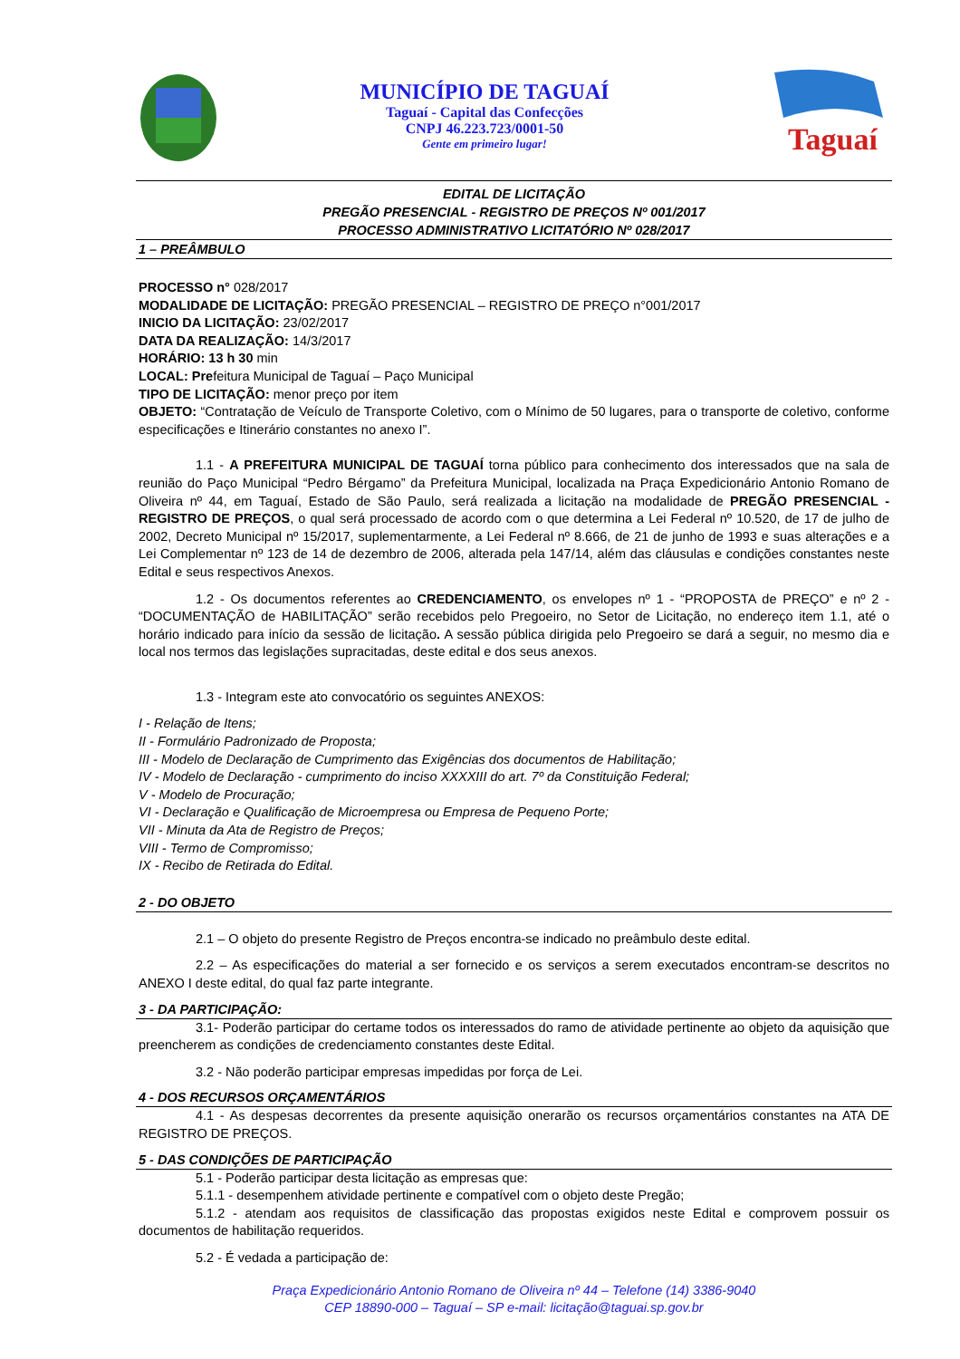MUNICÍPIO DE TAGUAÍ
Taguaí - Capital das Confecções
CNPJ 46.223.723/0001-50
Gente em primeiro lugar!
Taguaí
EDITAL DE LICITAÇÃO
PREGÃO PRESENCIAL - REGISTRO DE PREÇOS Nº 001/2017
PROCESSO ADMINISTRATIVO LICITATÓRIO Nº 028/2017
1 – PREÂMBULO
PROCESSO n° 028/2017
MODALIDADE DE LICITAÇÃO: PREGÃO PRESENCIAL – REGISTRO DE PREÇO n°001/2017
INICIO DA LICITAÇÃO: 23/02/2017
DATA DA REALIZAÇÃO: 14/3/2017
HORÁRIO: 13 h 30 min
LOCAL: Prefeitura Municipal de Taguaí – Paço Municipal
TIPO DE LICITAÇÃO: menor preço por item
OBJETO: “Contratação de Veículo de Transporte Coletivo, com o Mínimo de 50 lugares, para o transporte de coletivo, conforme especificações e Itinerário constantes no anexo I”.
1.1 - A PREFEITURA MUNICIPAL DE TAGUAÍ torna público para conhecimento dos interessados que na sala de reunião do Paço Municipal “Pedro Bérgamo” da Prefeitura Municipal, localizada na Praça Expedicionário Antonio Romano de Oliveira nº 44, em Taguaí, Estado de São Paulo, será realizada a licitação na modalidade de PREGÃO PRESENCIAL - REGISTRO DE PREÇOS, o qual será processado de acordo com o que determina a Lei Federal nº 10.520, de 17 de julho de 2002, Decreto Municipal nº 15/2017, suplementarmente, a Lei Federal nº 8.666, de 21 de junho de 1993 e suas alterações e a Lei Complementar nº 123 de 14 de dezembro de 2006, alterada pela 147/14, além das cláusulas e condições constantes neste Edital e seus respectivos Anexos.
1.2 - Os documentos referentes ao CREDENCIAMENTO, os envelopes nº 1 - “PROPOSTA de PREÇO” e nº 2 - “DOCUMENTAÇÃO de HABILITAÇÃO” serão recebidos pelo Pregoeiro, no Setor de Licitação, no endereço item 1.1, até o horário indicado para início da sessão de licitação. A sessão pública dirigida pelo Pregoeiro se dará a seguir, no mesmo dia e local nos termos das legislações supracitadas, deste edital e dos seus anexos.
1.3 - Integram este ato convocatório os seguintes ANEXOS:
I - Relação de Itens;
II - Formulário Padronizado de Proposta;
III - Modelo de Declaração de Cumprimento das Exigências dos documentos de Habilitação;
IV - Modelo de Declaração - cumprimento do inciso XXXXIII do art. 7º da Constituição Federal;
V - Modelo de Procuração;
VI - Declaração e Qualificação de Microempresa ou Empresa de Pequeno Porte;
VII - Minuta da Ata de Registro de Preços;
VIII - Termo de Compromisso;
IX - Recibo de Retirada do Edital.
2 - DO OBJETO
2.1 – O objeto do presente Registro de Preços encontra-se indicado no preâmbulo deste edital.
2.2 – As especificações do material a ser fornecido e os serviços a serem executados encontram-se descritos no ANEXO I deste edital, do qual faz parte integrante.
3 - DA PARTICIPAÇÃO:
3.1- Poderão participar do certame todos os interessados do ramo de atividade pertinente ao objeto da aquisição que preencherem as condições de credenciamento constantes deste Edital.
3.2 - Não poderão participar empresas impedidas por força de Lei.
4 - DOS RECURSOS ORÇAMENTÁRIOS
4.1 - As despesas decorrentes da presente aquisição onerarão os recursos orçamentários constantes na ATA DE REGISTRO DE PREÇOS.
5 - DAS CONDIÇÕES DE PARTICIPAÇÃO
5.1 - Poderão participar desta licitação as empresas que:
5.1.1 - desempenhem atividade pertinente e compatível com o objeto deste Pregão;
5.1.2 - atendam aos requisitos de classificação das propostas exigidos neste Edital e comprovem possuir os documentos de habilitação requeridos.
5.2 - É vedada a participação de:
Praça Expedicionário Antonio Romano de Oliveira nº 44 – Telefone (14) 3386-9040
CEP 18890-000 – Taguaí – SP e-mail: licitação@taguai.sp.gov.br